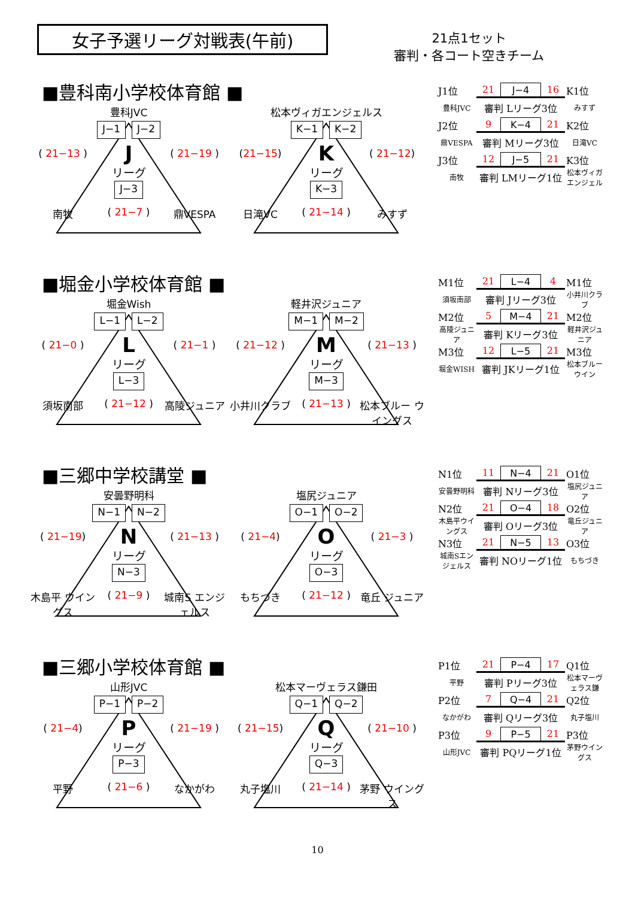女子予選リーグ対戦表(午前)
21点1セット
審判・各コート空きチーム
■豊科南小学校体育館 ■
豊科JVC
J−1 J−2
( 21−13 )
J
( 21−19 )
リーグ
J−3
南牧
( 21−7 )
鼎VESPA
松本ヴィガエンジェルス
K−1 K−2
(21−15)
K
( 21−12)
リーグ
K−3
日滝VC
( 21−14 )
みすず
| J1位 | 21 | J−4 | 16 | K1位 |
| 豊科JVC | 審判 Lリーグ3位 | | | みすず |
| J2位 | 9 | K−4 | 21 | K2位 |
| 鼎VESPA | 審判 Mリーグ3位 | | | 日滝VC |
| J3位 | 12 | J−5 | 21 | K3位 |
| 南牧 | 審判 LMリーグ1位 | | | 松本ヴィガエンジェル |
■堀金小学校体育館 ■
堀金Wish
L−1 L−2
( 21−0 )
L
( 21−1 )
リーグ
L−3
須坂南部
( 21−12 )
高陵ジュニア
軽井沢ジュニア
M−1 M−2
( 21−12 )
M
( 21−13 )
リーグ
M−3
小井川クラブ
( 21−13 )
松本ブルー ウイングス
| M1位 | 21 | L−4 | 4 | M1位 |
| 須坂南部 | 審判 Jリーグ3位 | | | 小井川クラブ |
| M2位 | 5 | M−4 | 21 | M2位 |
| 高陵ジュニア | 審判 Kリーグ3位 | | | 軽井沢ジュニア |
| M3位 | 12 | L−5 | 21 | M3位 |
| 堀金WISH | 審判 JKリーグ1位 | | | 松本ブルーウイン |
■三郷中学校講堂 ■
安曇野明科
N−1 N−2
( 21−19)
N
( 21−13 )
リーグ
N−3
木島平 ウイングス
( 21−9 )
城南S エンジェルス
塩尻ジュニア
O−1 O−2
( 21−4)
O
( 21−3 )
リーグ
O−3
もちづき
( 21−12 )
竜丘 ジュニア
| N1位 | 11 | N−4 | 21 | O1位 |
| 安曇野明科 | 審判 Nリーグ3位 | | | 塩尻ジュニア |
| N2位 | 21 | O−4 | 18 | O2位 |
| 木島平ウイングス | 審判 Oリーグ3位 | | | 竜丘ジュニア |
| N3位 | 21 | N−5 | 13 | O3位 |
| 城南Sエンジェルス | 審判 NOリーグ1位 | | | もちづき |
■三郷小学校体育館 ■
山形JVC
P−1 P−2
( 21−4)
P
( 21−19 )
リーグ
P−3
平野
( 21−6 )
なかがわ
松本マーヴェラス鎌田
Q−1 Q−2
( 21−15)
Q
( 21−10 )
リーグ
Q−3
丸子塩川
( 21−14 )
茅野 ウイングス
| P1位 | 21 | P−4 | 17 | Q1位 |
| 平野 | 審判 Pリーグ3位 | | | 松本マーヴェラス鎌 |
| P2位 | 7 | Q−4 | 21 | Q2位 |
| なかがわ | 審判 Qリーグ3位 | | | 丸子塩川 |
| P3位 | 9 | P−5 | 21 | P3位 |
| 山形JVC | 審判 PQリーグ1位 | | | 茅野ウイングス |
10